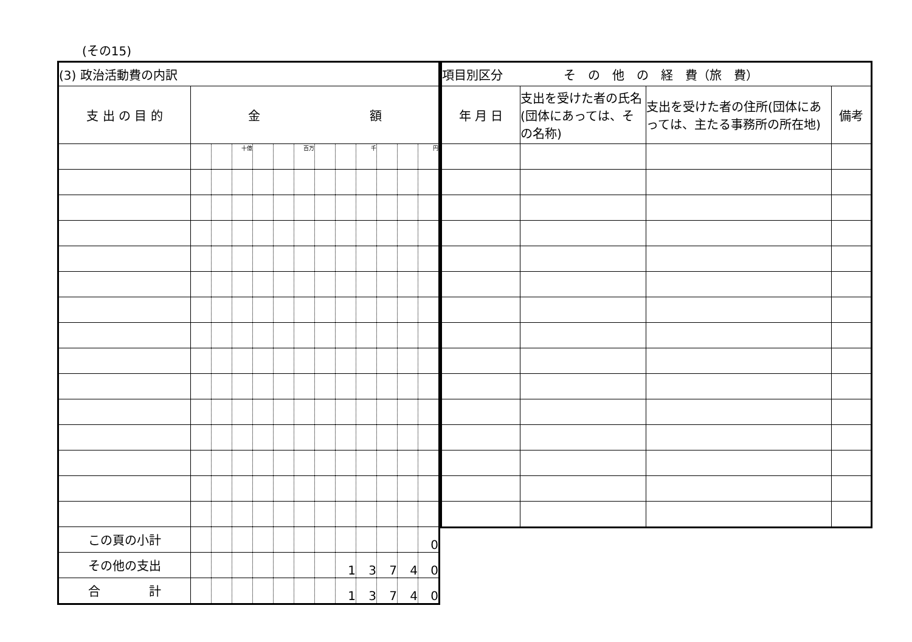(その15)
| (3) 政治活動費の内訳 | | | | | | | | | | | | |
| --- | --- | --- | --- | --- | --- | --- | --- | --- | --- | --- | --- | --- |
| 支 出 の 目 的 | 金 額 | | | | | | | | | | | |
| | | | 十億 | | | 百万 | | | 千 | | | 円 |
| この頁の小計 | | | | | | | | | | | | 0 |
| その他の支出 | | | | | | | | 1 | 3 | 7 | 4 | 0 |
| 合 計 | | | | | | | | 1 | 3 | 7 | 4 | 0 |
| 項目別区分 そ の 他 の 経 費（旅 費） | | | |
| --- | --- | --- | --- |
| 年 月 日 | 支出を受けた者の氏名(団体にあっては、その名称) | 支出を受けた者の住所(団体にあっては、主たる事務所の所在地) | 備考 |